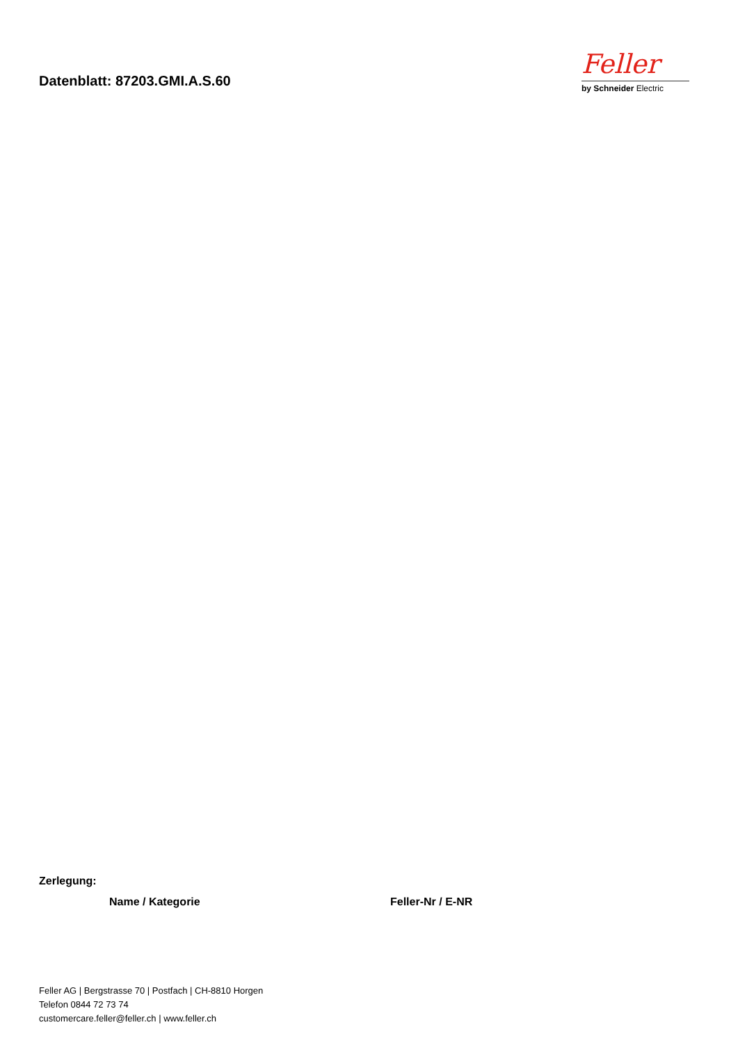Datenblatt: 87203.GMI.A.S.60
Feller
by Schneider Electric
Zerlegung:
| Name / Kategorie | Feller-Nr / E-NR |
| --- | --- |
Feller AG | Bergstrasse 70 | Postfach | CH-8810 Horgen
Telefon 0844 72 73 74
customercare.feller@feller.ch | www.feller.ch